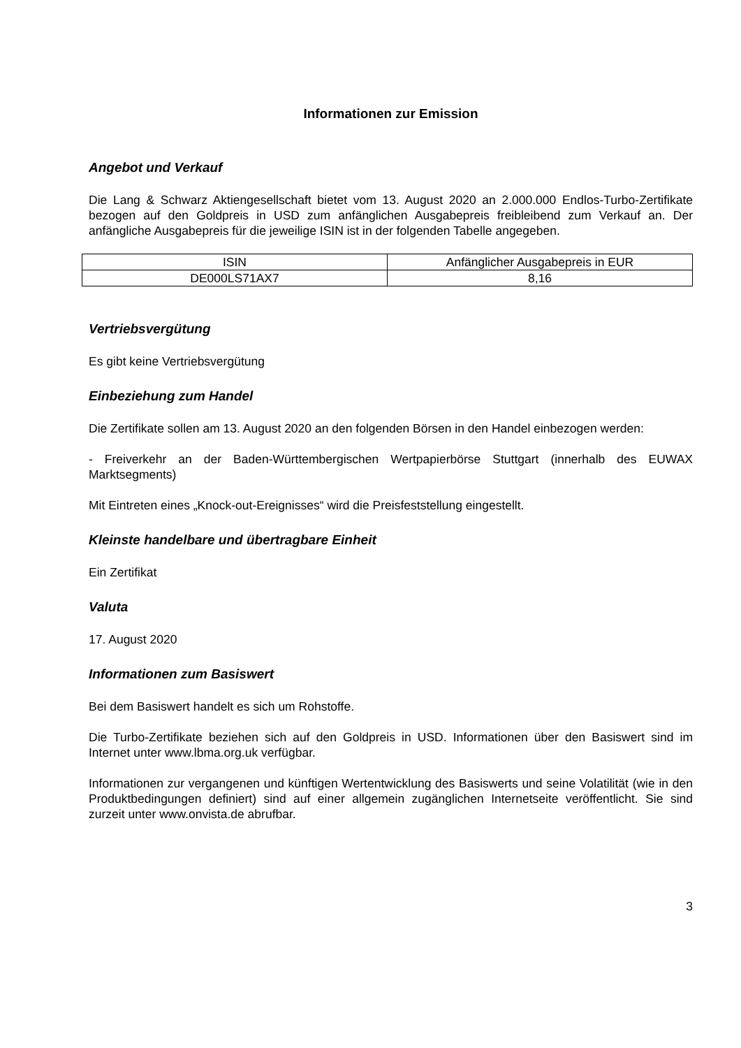Informationen zur Emission
Angebot und Verkauf
Die Lang & Schwarz Aktiengesellschaft bietet vom 13. August 2020 an 2.000.000 Endlos-Turbo-Zertifikate bezogen auf den Goldpreis in USD zum anfänglichen Ausgabepreis freibleibend zum Verkauf an. Der anfängliche Ausgabepreis für die jeweilige ISIN ist in der folgenden Tabelle angegeben.
| ISIN | Anfänglicher Ausgabepreis in EUR |
| DE000LS71AX7 | 8,16 |
Vertriebsvergütung
Es gibt keine Vertriebsvergütung
Einbeziehung zum Handel
Die Zertifikate sollen am 13. August 2020 an den folgenden Börsen in den Handel einbezogen werden:
- Freiverkehr an der Baden-Württembergischen Wertpapierbörse Stuttgart (innerhalb des EUWAX Marktsegments)
Mit Eintreten eines „Knock-out-Ereignisses“ wird die Preisfeststellung eingestellt.
Kleinste handelbare und übertragbare Einheit
Ein Zertifikat
Valuta
17. August 2020
Informationen zum Basiswert
Bei dem Basiswert handelt es sich um Rohstoffe.
Die Turbo-Zertifikate beziehen sich auf den Goldpreis in USD. Informationen über den Basiswert sind im Internet unter www.lbma.org.uk verfügbar.
Informationen zur vergangenen und künftigen Wertentwicklung des Basiswerts und seine Volatilität (wie in den Produktbedingungen definiert) sind auf einer allgemein zugänglichen Internetseite veröffentlicht. Sie sind zurzeit unter www.onvista.de abrufbar.
3